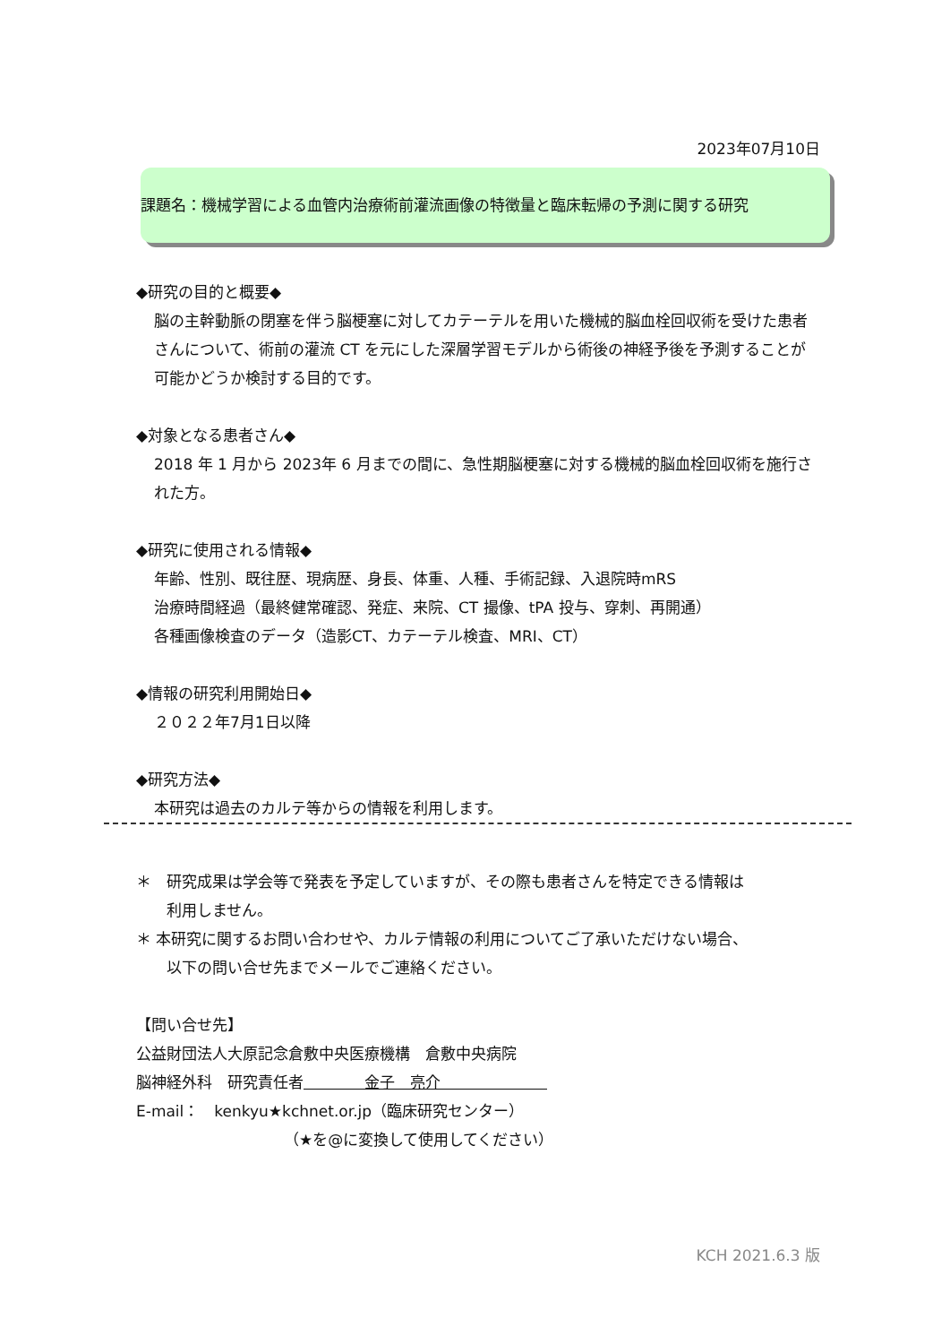2023年07月10日
課題名：機械学習による血管内治療術前灌流画像の特徴量と臨床転帰の予測に関する研究
◆研究の目的と概要◆
脳の主幹動脈の閉塞を伴う脳梗塞に対してカテーテルを用いた機械的脳血栓回収術を受けた患者さんについて、術前の灌流 CT を元にした深層学習モデルから術後の神経予後を予測することが可能かどうか検討する目的です。
◆対象となる患者さん◆
2018 年 1 月から 2023年 6 月までの間に、急性期脳梗塞に対する機械的脳血栓回収術を施行された方。
◆研究に使用される情報◆
年齢、性別、既往歴、現病歴、身長、体重、人種、手術記録、入退院時mRS
治療時間経過（最終健常確認、発症、来院、CT 撮像、tPA 投与、穿刺、再開通）
各種画像検査のデータ（造影CT、カテーテル検査、MRI、CT）
◆情報の研究利用開始日◆
２０２２年7月1日以降
◆研究方法◆
本研究は過去のカルテ等からの情報を利用します。
＊　研究成果は学会等で発表を予定していますが、その際も患者さんを特定できる情報は
　　利用しません。
＊ 本研究に関するお問い合わせや、カルテ情報の利用についてご了承いただけない場合、
　　以下の問い合せ先までメールでご連絡ください。
【問い合せ先】
公益財団法人大原記念倉敷中央医療機構　倉敷中央病院
脳神経外科　研究責任者　　　　金子　亮介　　　　　　　
E-mail：　kenkyu★kchnet.or.jp（臨床研究センター）
（★を@に変換して使用してください）
KCH 2021.6.3 版